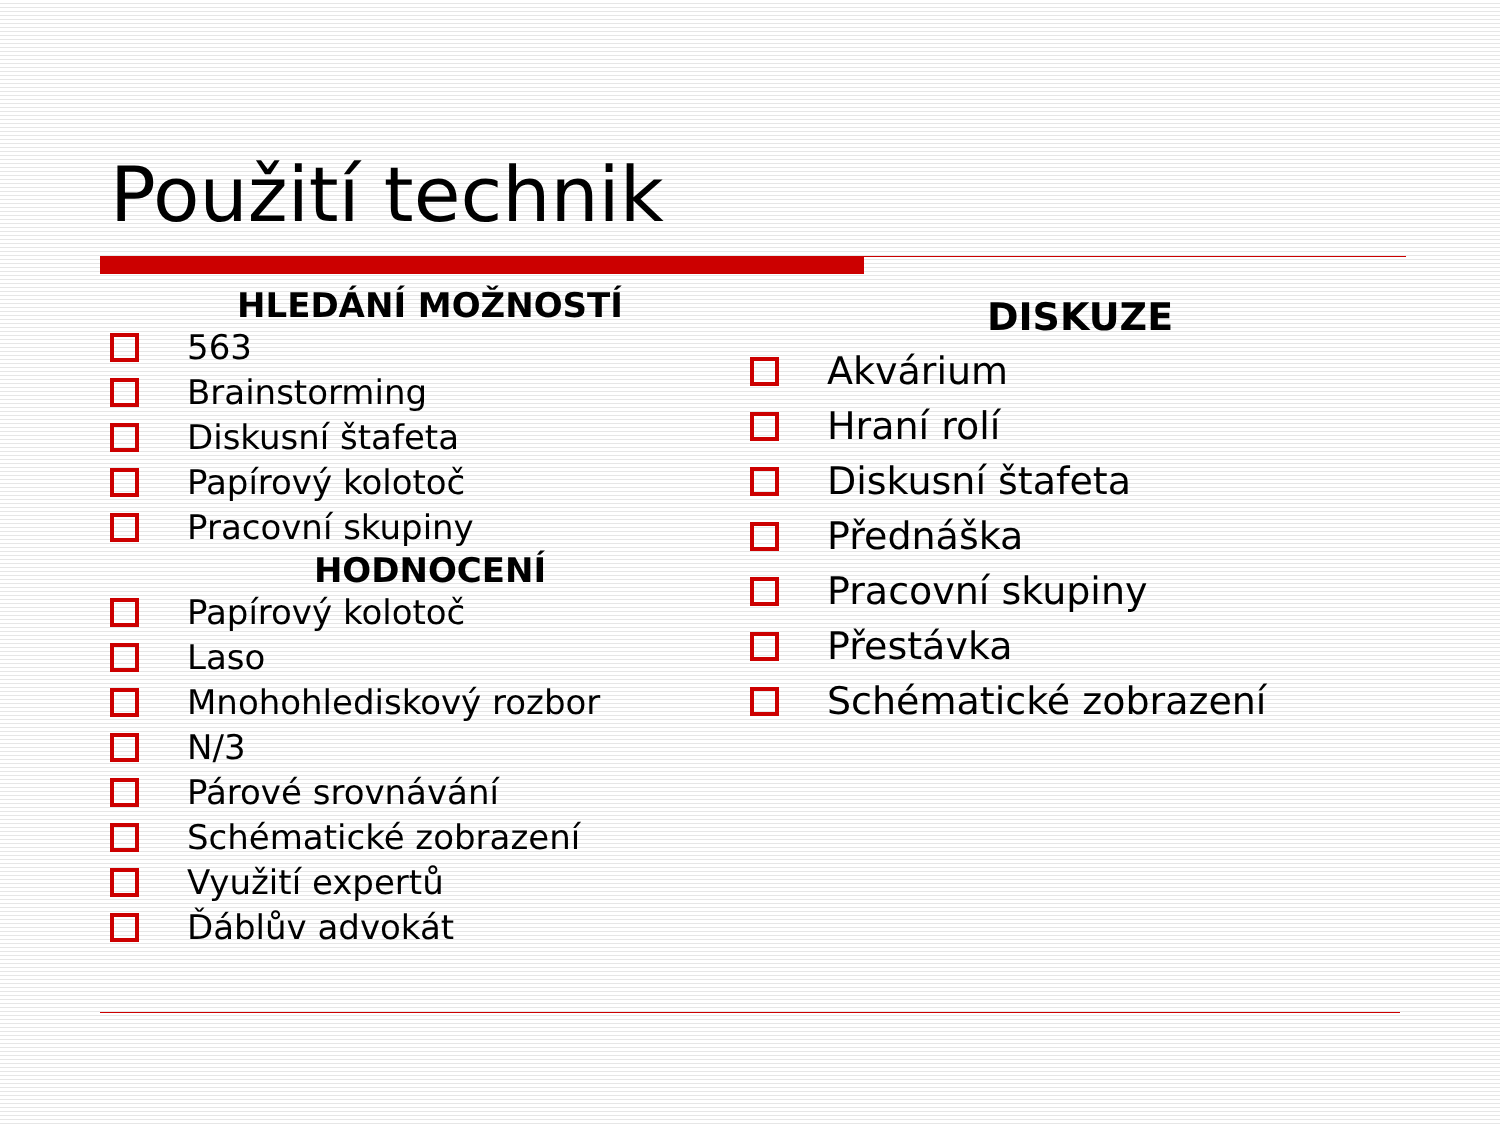Použití technik
HLEDÁNÍ MOŽNOSTÍ
563
Brainstorming
Diskusní štafeta
Papírový kolotoč
Pracovní skupiny
HODNOCENÍ
Papírový kolotoč
Laso
Mnohohlediskový rozbor
N/3
Párové srovnávání
Schématické zobrazení
Využití expertů
Ďáblův advokát
DISKUZE
Akvárium
Hraní rolí
Diskusní štafeta
Přednáška
Pracovní skupiny
Přestávka
Schématické zobrazení